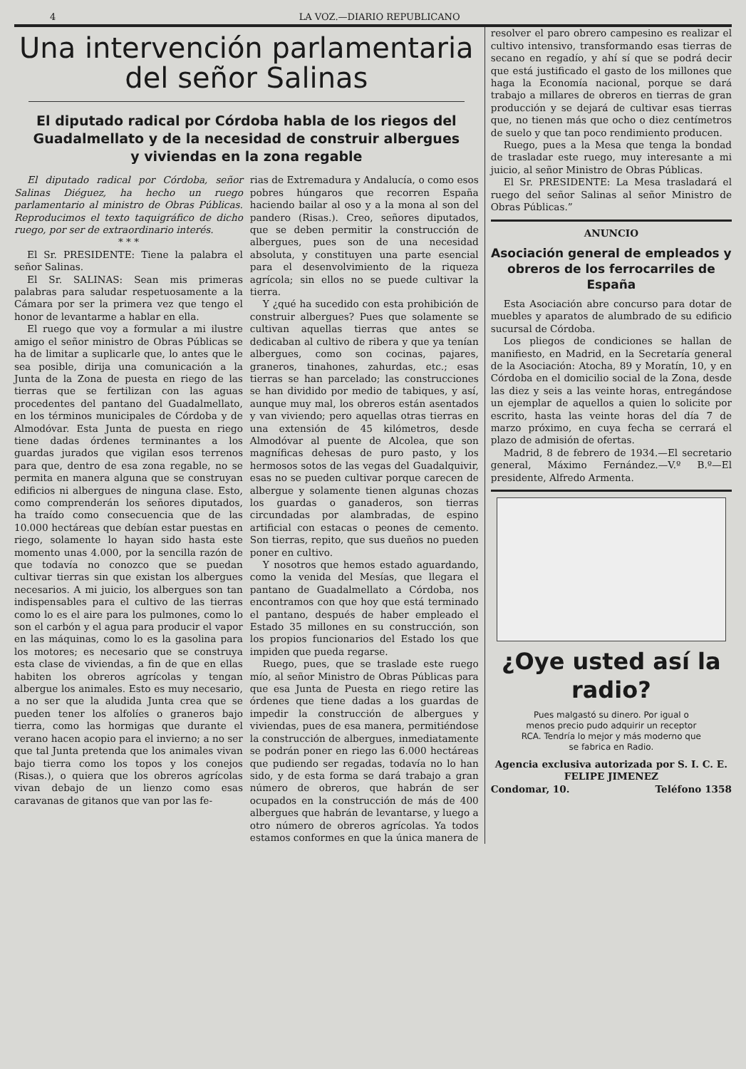4 LA VOZ.—DIARIO REPUBLICANO
Una intervención parlamentaria
del señor Salinas
El diputado radical por Córdoba habla de los riegos del Guadalmellato y de la necesidad de construir albergues y viviendas en la zona regable
El diputado radical por Córdoba, señor Salinas Diéguez, ha hecho un ruego parlamentario al ministro de Obras Públicas. Reproducimos el texto taquigráfico de dicho ruego, por ser de extraordinario interés.
* * *
El Sr. PRESIDENTE: Tiene la palabra el señor Salinas.
El Sr. SALINAS: Sean mis primeras palabras para saludar respetuosamente a la Cámara por ser la primera vez que tengo el honor de levantarme a hablar en ella.
El ruego que voy a formular a mi ilustre amigo el señor ministro de Obras Públicas se ha de limitar a suplicarle que, lo antes que le sea posible, dirija una comunicación a la Junta de la Zona de puesta en riego de las tierras que se fertilizan con las aguas procedentes del pantano del Guadalmellato, en los términos municipales de Córdoba y de Almodóvar. Esta Junta de puesta en riego tiene dadas órdenes terminantes a los guardas jurados que vigilan esos terrenos para que, dentro de esa zona regable, no se permita en manera alguna que se construyan edificios ni albergues de ninguna clase. Esto, como comprenderán los señores diputados, ha traído como consecuencia que de las 10.000 hectáreas que debían estar puestas en riego, solamente lo hayan sido hasta este momento unas 4.000, por la sencilla razón de que todavía no conozco que se puedan cultivar tierras sin que existan los albergues necesarios. A mi juicio, los albergues son tan indispensables para el cultivo de las tierras como lo es el aire para los pulmones, como lo son el carbón y el agua para producir el vapor en las máquinas, como lo es la gasolina para los motores; es necesario que se construya esta clase de viviendas, a fin de que en ellas habiten los obreros agrícolas y tengan albergue los animales. Esto es muy necesario, a no ser que la aludida Junta crea que se pueden tener los alfolíes o graneros bajo tierra, como las hormigas que durante el verano hacen acopio para el invierno; a no ser que tal Junta pretenda que los animales vivan bajo tierra como los topos y los conejos (Risas.), o quiera que los obreros agrícolas vivan debajo de un lienzo como esas caravanas de gitanos que van por las fe-
rias de Extremadura y Andalucía, o como esos pobres húngaros que recorren España haciendo bailar al oso y a la mona al son del pandero (Risas.). Creo, señores diputados, que se deben permitir la construcción de albergues, pues son de una necesidad absoluta, y constituyen una parte esencial para el desenvolvimiento de la riqueza agrícola; sin ellos no se puede cultivar la tierra.
Y ¿qué ha sucedido con esta prohibición de construir albergues? Pues que solamente se cultivan aquellas tierras que antes se dedicaban al cultivo de ribera y que ya tenían albergues, como son cocinas, pajares, graneros, tinahones, zahurdas, etc.; esas tierras se han parcelado; las construcciones se han dividido por medio de tabiques, y así, aunque muy mal, los obreros están asentados y van viviendo; pero aquellas otras tierras en una extensión de 45 kilómetros, desde Almodóvar al puente de Alcolea, que son magníficas dehesas de puro pasto, y los hermosos sotos de las vegas del Guadalquivir, esas no se pueden cultivar porque carecen de albergue y solamente tienen algunas chozas los guardas o ganaderos, son tierras circundadas por alambradas, de espino artificial con estacas o peones de cemento. Son tierras, repito, que sus dueños no pueden poner en cultivo.
Y nosotros que hemos estado aguardando, como la venida del Mesías, que llegara el pantano de Guadalmellato a Córdoba, nos encontramos con que hoy que está terminado el pantano, después de haber empleado el Estado 35 millones en su construcción, son los propios funcionarios del Estado los que impiden que pueda regarse.
Ruego, pues, que se traslade este ruego mío, al señor Ministro de Obras Públicas para que esa Junta de Puesta en riego retire las órdenes que tiene dadas a los guardas de impedir la construcción de albergues y viviendas, pues de esa manera, permitiéndose la construcción de albergues, inmediatamente se podrán poner en riego las 6.000 hectáreas que pudiendo ser regadas, todavía no lo han sido, y de esta forma se dará trabajo a gran número de obreros, que habrán de ser ocupados en la construcción de más de 400 albergues que habrán de levantarse, y luego a otro número de obreros agrícolas. Ya todos estamos conformes en que la única manera de
resolver el paro obrero campesino es realizar el cultivo intensivo, transformando esas tierras de secano en regadío, y ahí sí que se podrá decir que está justificado el gasto de los millones que haga la Economía nacional, porque se dará trabajo a millares de obreros en tierras de gran producción y se dejará de cultivar esas tierras que, no tienen más que ocho o diez centímetros de suelo y que tan poco rendimiento producen.
Ruego, pues a la Mesa que tenga la bondad de trasladar este ruego, muy interesante a mi juicio, al señor Ministro de Obras Públicas.
El Sr. PRESIDENTE: La Mesa trasladará el ruego del señor Salinas al señor Ministro de Obras Públicas.”
ANUNCIO
Asociación general de empleados y obreros de los ferrocarriles de España
Esta Asociación abre concurso para dotar de muebles y aparatos de alumbrado de su edificio sucursal de Córdoba.
Los pliegos de condiciones se hallan de manifiesto, en Madrid, en la Secretaría general de la Asociación: Atocha, 89 y Moratín, 10, y en Córdoba en el domicilio social de la Zona, desde las diez y seis a las veinte horas, entregándose un ejemplar de aquellos a quien lo solicite por escrito, hasta las veinte horas del día 7 de marzo próximo, en cuya fecha se cerrará el plazo de admisión de ofertas.
Madrid, 8 de febrero de 1934.—El secretario general, Máximo Fernández.—V.º B.º—El presidente, Alfredo Armenta.
¿Oye usted así la radio?
Pues malgastó su dinero. Por igual o menos precio pudo adquirir un receptor RCA. Tendría lo mejor y más moderno que se fabrica en Radio.
Agencia exclusiva autorizada por S. I. C. E.
FELIPE JIMENEZ
Condomar, 10. Teléfono 1358